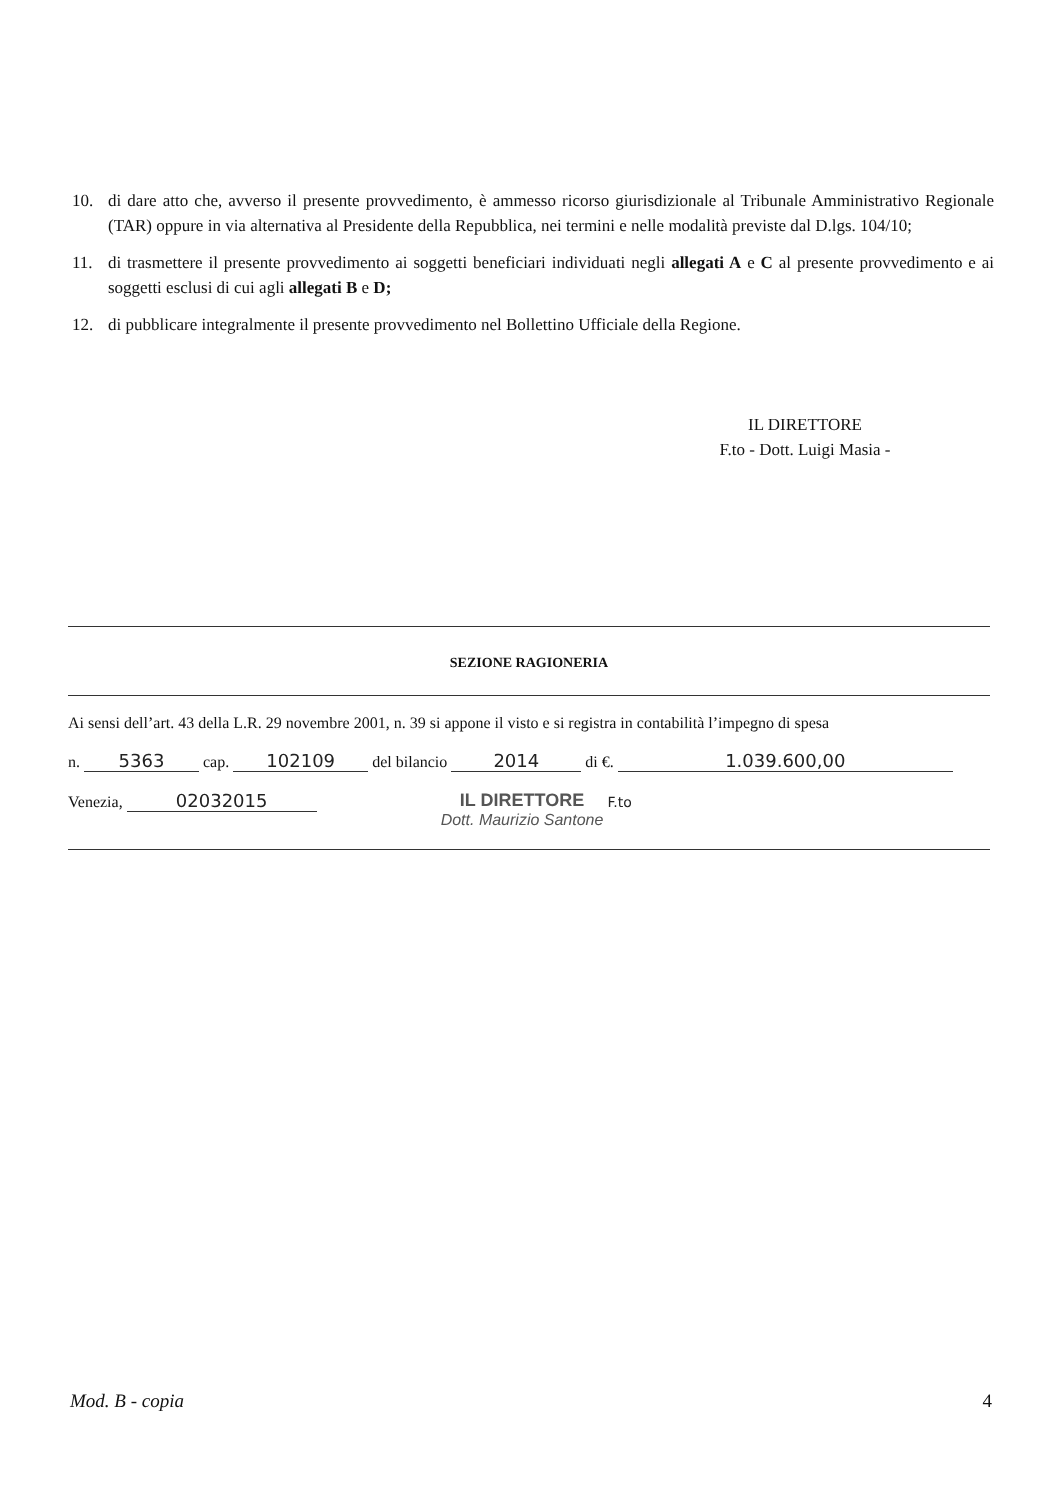10. di dare atto che, avverso il presente provvedimento, è ammesso ricorso giurisdizionale al Tribunale Amministrativo Regionale (TAR) oppure in via alternativa al Presidente della Repubblica, nei termini e nelle modalità previste dal D.lgs. 104/10;
11. di trasmettere il presente provvedimento ai soggetti beneficiari individuati negli allegati A e C al presente provvedimento e ai soggetti esclusi di cui agli allegati B e D;
12. di pubblicare integralmente il presente provvedimento nel Bollettino Ufficiale della Regione.
IL DIRETTORE
F.to - Dott. Luigi Masia -
SEZIONE RAGIONERIA
Ai sensi dell’art. 43 della L.R. 29 novembre 2001, n. 39 si appone il visto e si registra in contabilità l’impegno di spesa
n. 5363 cap. 102109 del bilancio 2014 di €. 1.039.600,00
Venezia, 02032015 IL DIRETTORE
Dott. Maurizio Santone F.to
Mod. B - copia 4